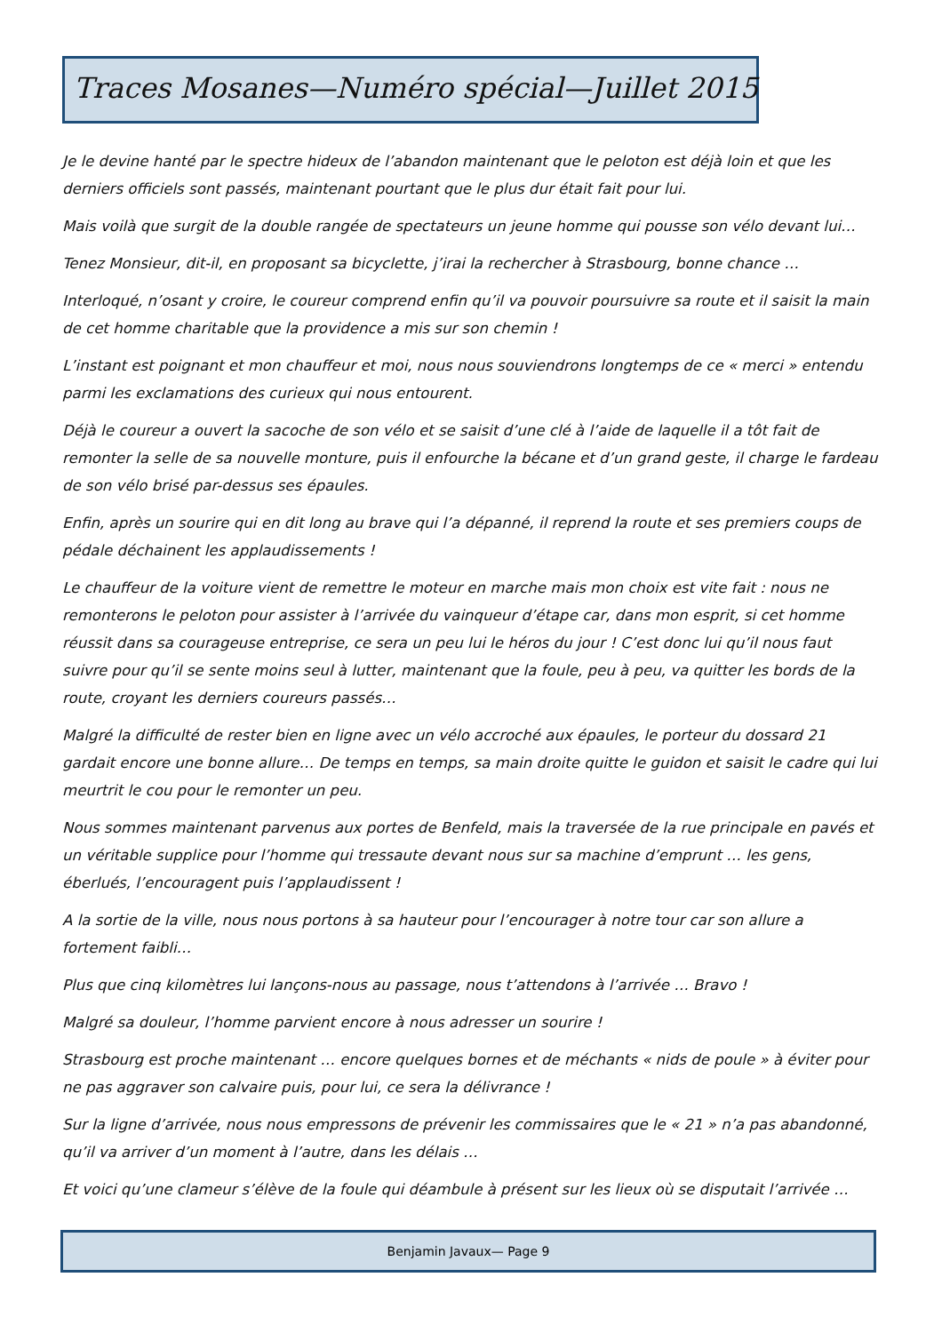Traces Mosanes—Numéro spécial—Juillet 2015
Je le devine hanté par le spectre hideux de l’abandon maintenant que le peloton est déjà loin et que les derniers officiels sont passés, maintenant pourtant que le plus dur était fait pour lui.
Mais voilà que surgit de la double rangée de spectateurs un jeune homme qui pousse son vélo devant lui…
Tenez Monsieur, dit-il, en proposant sa bicyclette, j’irai la rechercher à Strasbourg, bonne chance …
Interloqué, n’osant y croire, le coureur comprend enfin qu’il va pouvoir poursuivre sa route et il saisit la main de cet homme charitable que la providence a mis sur son chemin !
L’instant est poignant et mon chauffeur et moi, nous nous souviendrons longtemps de ce « merci » entendu parmi les exclamations des curieux qui nous entourent.
Déjà le coureur a ouvert la sacoche de son vélo et se saisit d’une clé à l’aide de laquelle il a tôt fait de remonter la selle de sa nouvelle monture, puis il enfourche la bécane et d’un grand geste, il charge le fardeau de son vélo brisé par-dessus ses épaules.
Enfin, après un sourire qui en dit long au brave qui l’a dépanné, il reprend la route et ses premiers coups de pédale déchainent les applaudissements !
Le chauffeur de la voiture vient de remettre le moteur en marche mais mon choix est vite fait : nous ne remonterons le peloton pour assister à l’arrivée du vainqueur d’étape car, dans mon esprit, si cet homme réussit dans sa courageuse entreprise, ce sera un peu lui le héros du jour ! C’est donc lui qu’il nous faut suivre pour qu’il se sente moins seul à lutter, maintenant que la foule, peu à peu, va quitter les bords de la route, croyant les derniers coureurs passés…
Malgré la difficulté de rester bien en ligne avec un vélo accroché aux épaules, le porteur du dossard 21 gardait encore une bonne allure… De temps en temps, sa main droite quitte le guidon et saisit le cadre qui lui meurtrit le cou pour le remonter un peu.
Nous sommes maintenant parvenus aux portes de Benfeld, mais la traversée de la rue principale en pavés et un véritable supplice pour l’homme qui tressaute devant nous sur sa machine d’emprunt … les gens, éberlués, l’encouragent puis l’applaudissent !
A la sortie de la ville, nous nous portons à sa hauteur pour l’encourager à notre tour car son allure a fortement faibli…
Plus que cinq kilomètres lui lançons-nous au passage, nous t’attendons à l’arrivée … Bravo !
Malgré sa douleur, l’homme parvient encore à nous adresser un sourire !
Strasbourg est proche maintenant … encore quelques bornes et de méchants « nids de poule » à éviter pour ne pas aggraver son calvaire puis, pour lui, ce sera la délivrance !
Sur la ligne d’arrivée, nous nous empressons de prévenir les commissaires que le « 21 » n’a pas abandonné, qu’il va arriver d’un moment à l’autre, dans les délais …
Et voici qu’une clameur s’élève de la foule qui déambule à présent sur les lieux où se disputait l’arrivée …
Benjamin Javaux— Page 9